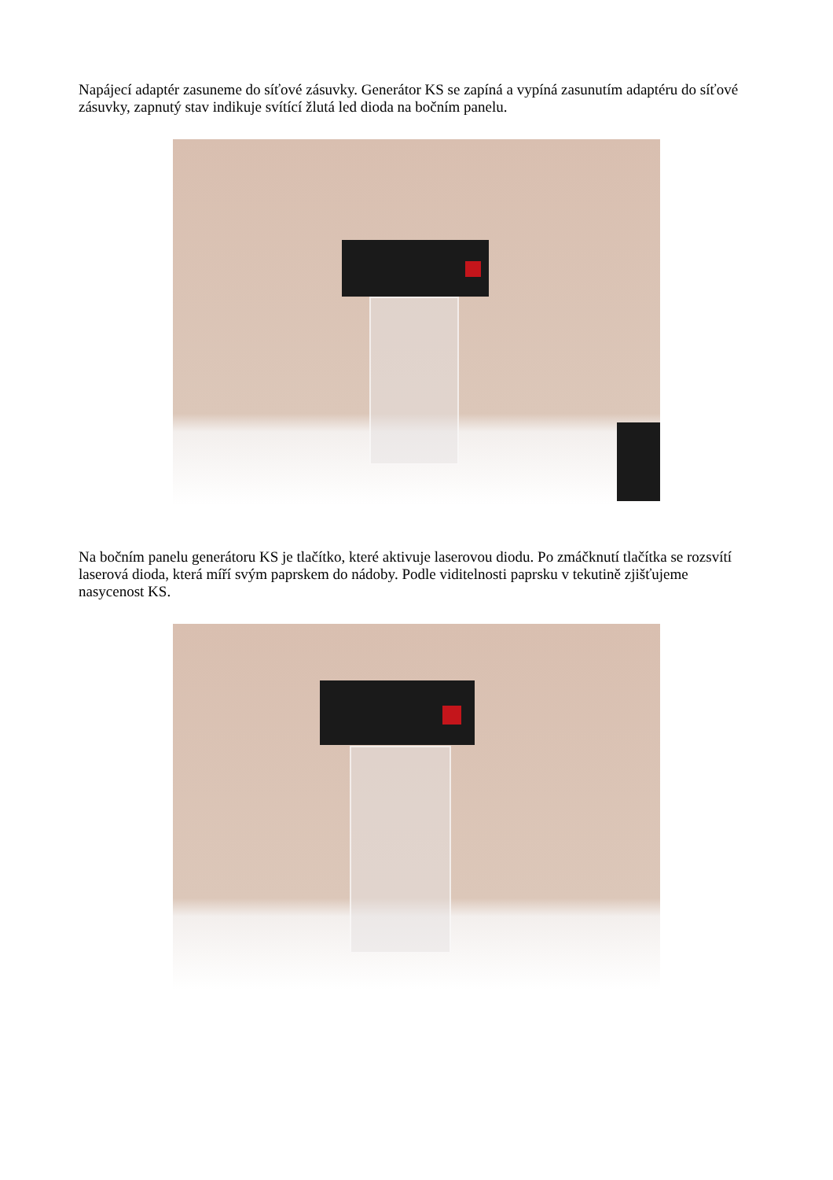Napájecí adaptér zasuneme do síťové zásuvky. Generátor KS se zapíná a vypíná zasunutím adaptéru do síťové zásuvky, zapnutý stav indikuje svítící žlutá led dioda na bočním panelu.
Na bočním panelu generátoru KS je tlačítko, které aktivuje laserovou diodu. Po zmáčknutí tlačítka se rozsvítí laserová dioda, která míří svým paprskem do nádoby. Podle viditelnosti paprsku v tekutině zjišťujeme nasycenost KS.